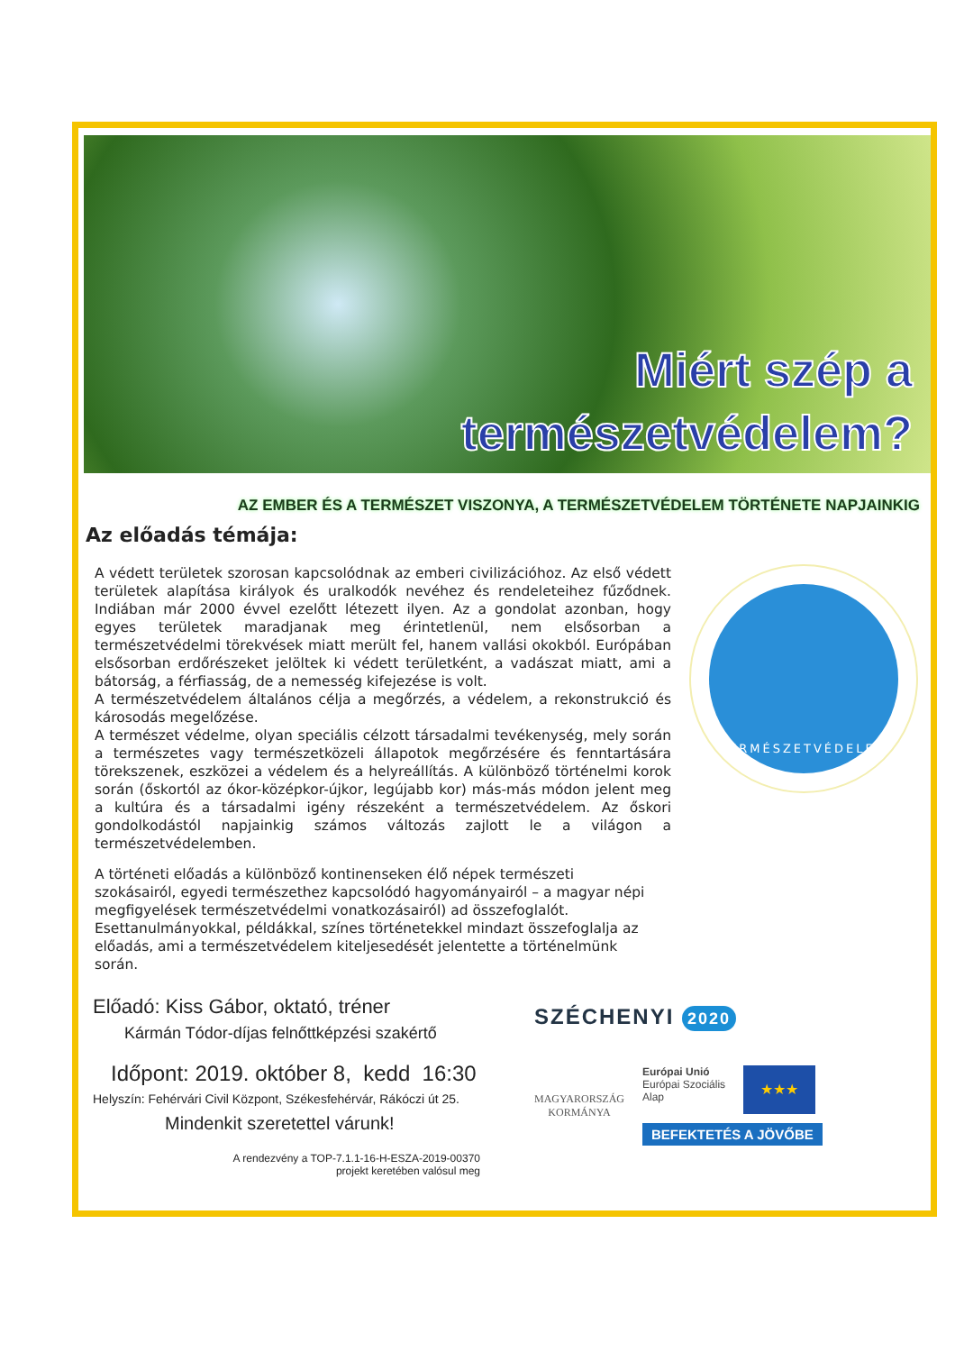Miért szép a
természetvédelem?
AZ EMBER ÉS A TERMÉSZET VISZONYA, A TERMÉSZETVÉDELEM TÖRTÉNETE NAPJAINKIG
Az előadás témája:
A védett területek szorosan kapcsolódnak az emberi civilizációhoz. Az első védett területek alapítása királyok és uralkodók nevéhez és rendeleteihez fűződnek. Indiában már 2000 évvel ezelőtt létezett ilyen. Az a gondolat azonban, hogy egyes területek maradjanak meg érintetlenül, nem elsősorban a természetvédelmi törekvések miatt merült fel, hanem vallási okokból. Európában elsősorban erdőrészeket jelöltek ki védett területként, a vadászat miatt, ami a bátorság, a férfiasság, de a nemesség kifejezése is volt.
A természetvédelem általános célja a megőrzés, a védelem, a rekonstrukció és károsodás megelőzése.
A természet védelme, olyan speciális célzott társadalmi tevékenység, mely során a természetes vagy természetközeli állapotok megőrzésére és fenntartására törekszenek, eszközei a védelem és a helyreállítás. A különböző történelmi korok során (őskortól az ókor-középkor-újkor, legújabb kor) más-más módon jelent meg a kultúra és a társadalmi igény részeként a természetvédelem. Az őskori gondolkodástól napjainkig számos változás zajlott le a világon a természetvédelemben.
TERMÉSZETVÉDELEM
A történeti előadás a különböző kontinenseken élő népek természeti szokásairól, egyedi természethez kapcsolódó hagyományairól – a magyar népi megfigyelések természetvédelmi vonatkozásairól) ad összefoglalót. Esettanulmányokkal, példákkal, színes történetekkel mindazt összefoglalja az előadás, ami a természetvédelem kiteljesedését jelentette a történelmünk során.
Előadó: Kiss Gábor, oktató, tréner
Kármán Tódor-díjas felnőttképzési szakértő
Időpont: 2019. október 8, kedd 16:30
Helyszín: Fehérvári Civil Központ, Székesfehérvár, Rákóczi út 25.
Mindenkit szeretettel várunk!
A rendezvény a TOP-7.1.1-16-H-ESZA-2019-00370
projekt keretében valósul meg
SZÉCHENYI 2020
MAGYARORSZÁG
KORMÁNYA
Európai Unió
Európai Szociális
Alap
★★★
BEFEKTETÉS A JÖVŐBE